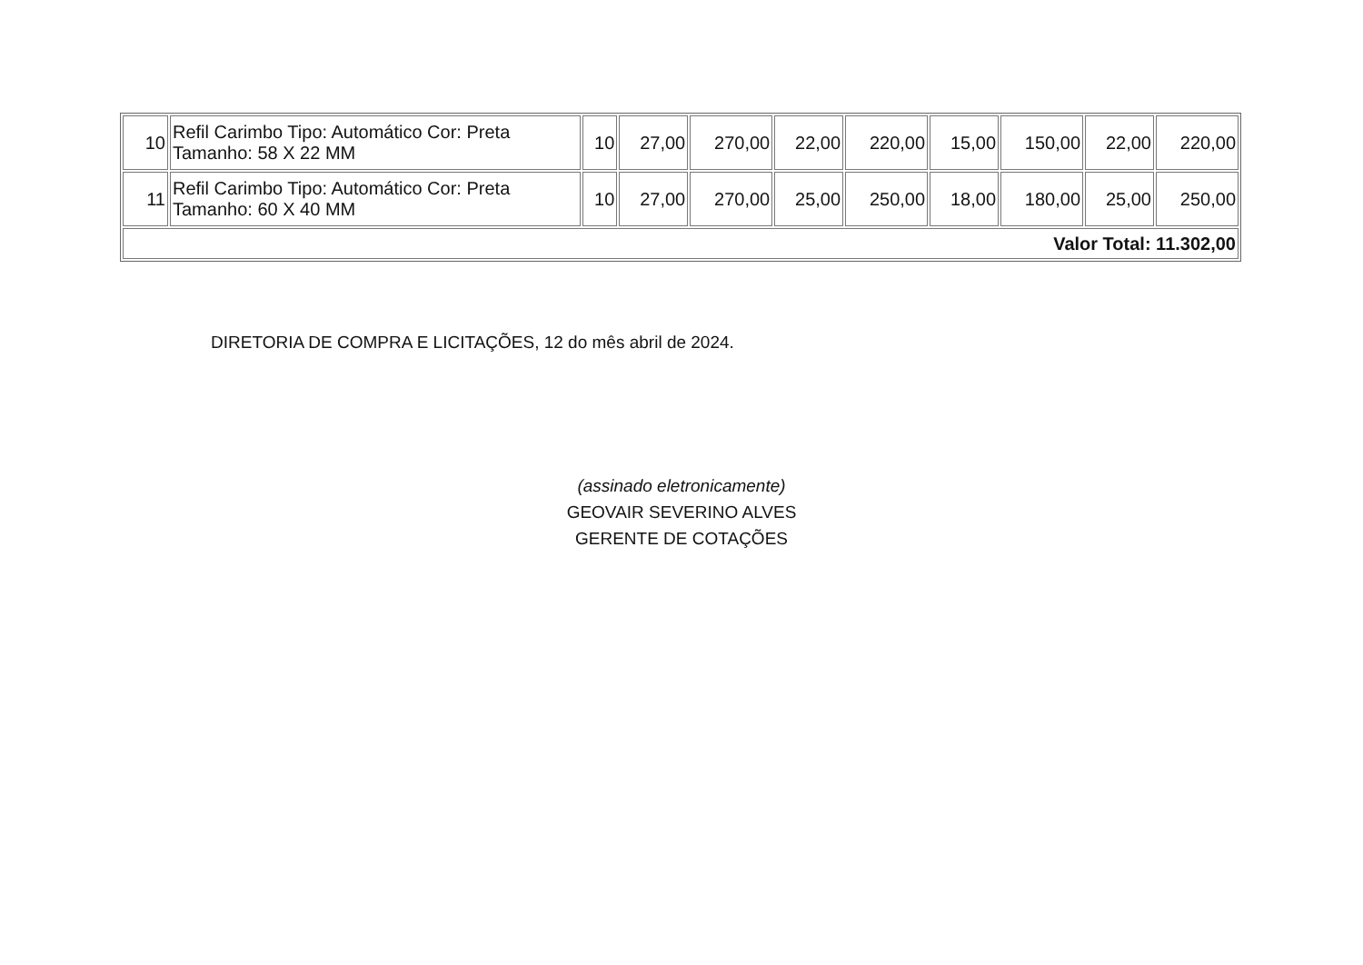| 10 | Refil Carimbo Tipo: Automático Cor: Preta Tamanho: 58 X 22 MM | 10 | 27,00 | 270,00 | 22,00 | 220,00 | 15,00 | 150,00 | 22,00 | 220,00 |
| 11 | Refil Carimbo Tipo: Automático Cor: Preta Tamanho: 60 X 40 MM | 10 | 27,00 | 270,00 | 25,00 | 250,00 | 18,00 | 180,00 | 25,00 | 250,00 |
| Valor Total: 11.302,00 | | | | | | | | | | |
DIRETORIA DE COMPRA E LICITAÇÕES, 12 do mês abril de 2024.
(assinado eletronicamente)
GEOVAIR SEVERINO ALVES
GERENTE DE COTAÇÕES